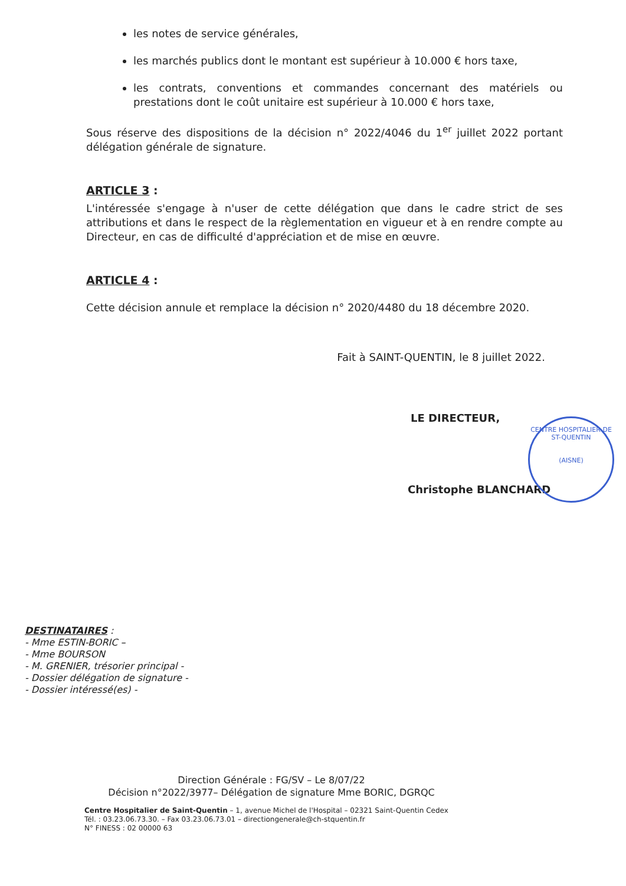les notes de service générales,
les marchés publics dont le montant est supérieur à 10.000 € hors taxe,
les contrats, conventions et commandes concernant des matériels ou prestations dont le coût unitaire est supérieur à 10.000 € hors taxe,
Sous réserve des dispositions de la décision n° 2022/4046 du 1<sup>er</sup> juillet 2022 portant délégation générale de signature.
ARTICLE 3 :
L'intéressée s'engage à n'user de cette délégation que dans le cadre strict de ses attributions et dans le respect de la règlementation en vigueur et à en rendre compte au Directeur, en cas de difficulté d'appréciation et de mise en œuvre.
ARTICLE 4 :
Cette décision annule et remplace la décision n° 2020/4480 du 18 décembre 2020.
Fait à SAINT-QUENTIN, le 8 juillet 2022.
LE DIRECTEUR,
Christophe BLANCHARD
CENTRE HOSPITALIER DE ST-QUENTIN
(AISNE)
DESTINATAIRES :
- Mme ESTIN-BORIC –
- Mme BOURSON
- M. GRENIER, trésorier principal -
- Dossier délégation de signature -
- Dossier intéressé(es) -
Direction Générale : FG/SV – Le 8/07/22
Décision n°2022/3977– Délégation de signature Mme BORIC, DGRQC
Centre Hospitalier de Saint-Quentin – 1, avenue Michel de l'Hospital – 02321 Saint-Quentin Cedex
Tél. : 03.23.06.73.30. – Fax 03.23.06.73.01 – directiongenerale@ch-stquentin.fr
N° FINESS : 02 00000 63